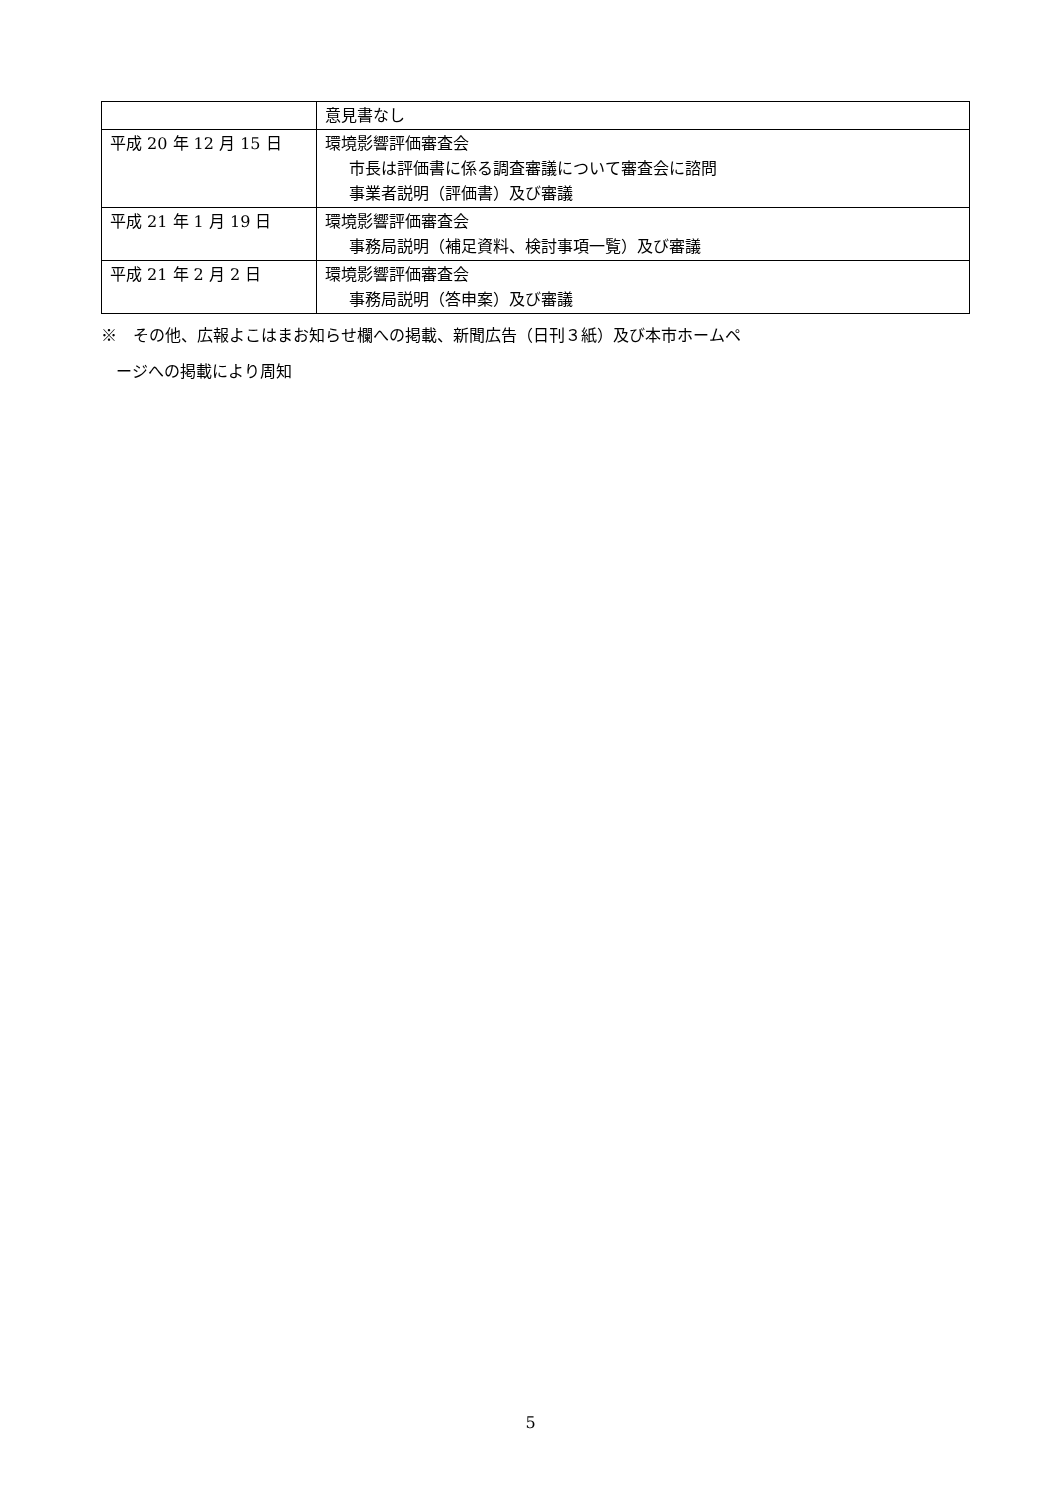| | 意見書なし |
| 平成 20 年 12 月 15 日 | 環境影響評価審査会 市長は評価書に係る調査審議について審査会に諮問 事業者説明（評価書）及び審議 |
| 平成 21 年 1 月 19 日 | 環境影響評価審査会 事務局説明（補足資料、検討事項一覧）及び審議 |
| 平成 21 年 2 月 2 日 | 環境影響評価審査会 事務局説明（答申案）及び審議 |
※　その他、広報よこはまお知らせ欄への掲載、新聞広告（日刊３紙）及び本市ホームペ
ージへの掲載により周知
5